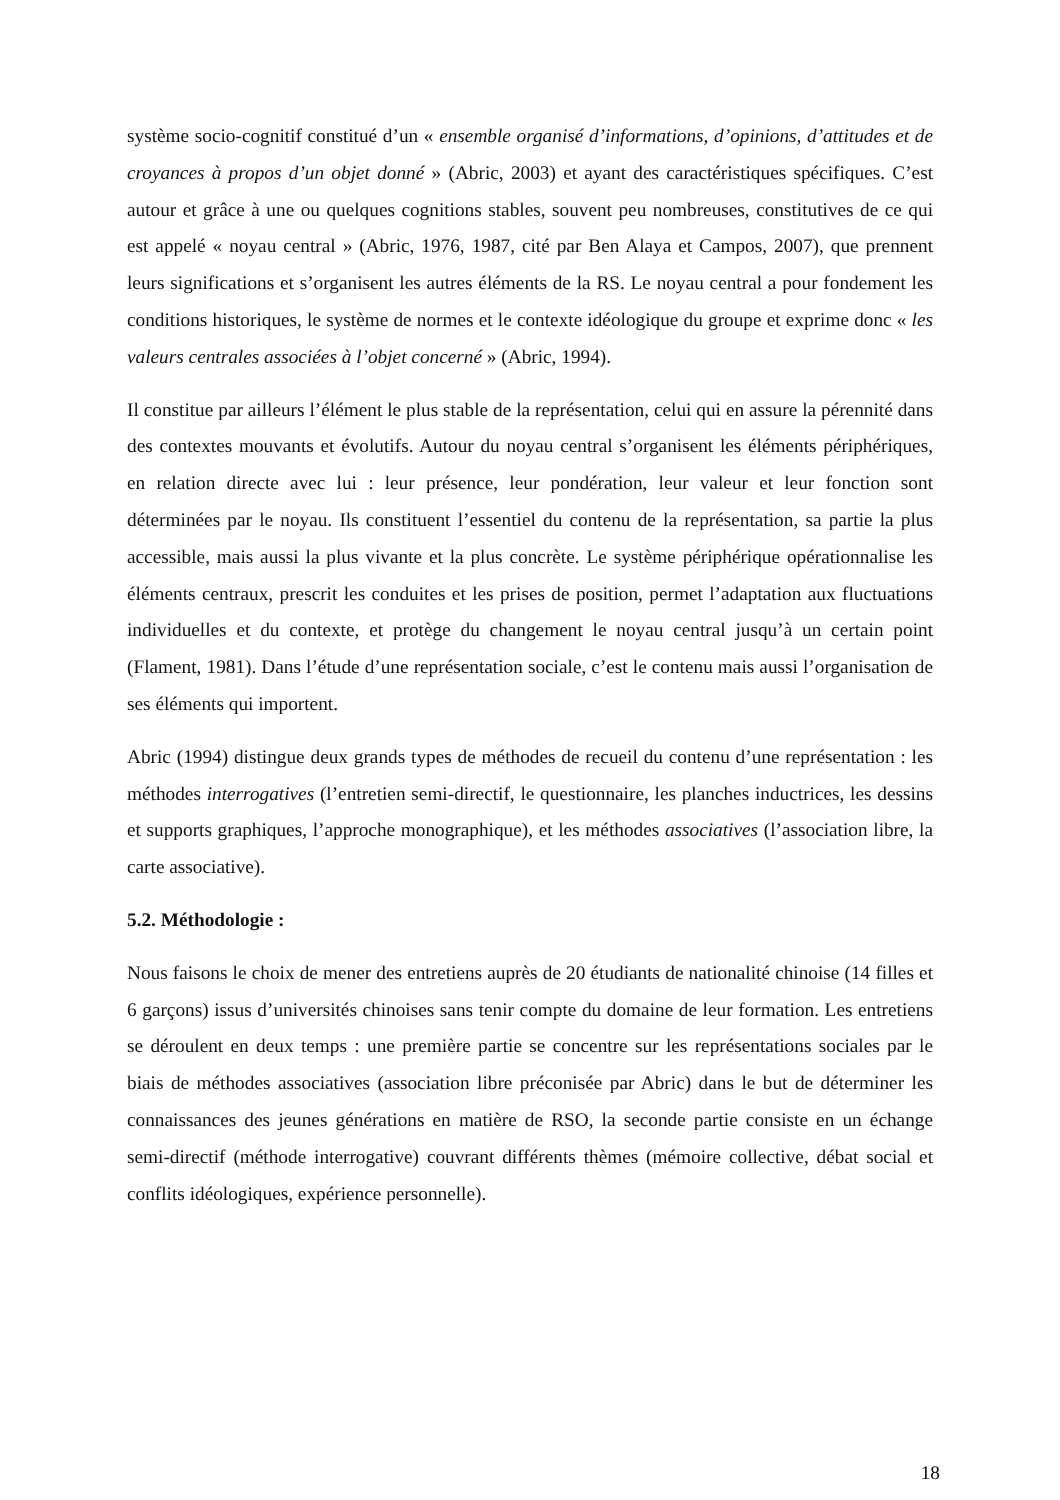système socio-cognitif constitué d’un « ensemble organisé d’informations, d’opinions, d’attitudes et de croyances à propos d’un objet donné » (Abric, 2003) et ayant des caractéristiques spécifiques. C’est autour et grâce à une ou quelques cognitions stables, souvent peu nombreuses, constitutives de ce qui est appelé « noyau central » (Abric, 1976, 1987, cité par Ben Alaya et Campos, 2007), que prennent leurs significations et s’organisent les autres éléments de la RS. Le noyau central a pour fondement les conditions historiques, le système de normes et le contexte idéologique du groupe et exprime donc « les valeurs centrales associées à l’objet concerné » (Abric, 1994).
Il constitue par ailleurs l’élément le plus stable de la représentation, celui qui en assure la pérennité dans des contextes mouvants et évolutifs. Autour du noyau central s’organisent les éléments périphériques, en relation directe avec lui : leur présence, leur pondération, leur valeur et leur fonction sont déterminées par le noyau. Ils constituent l’essentiel du contenu de la représentation, sa partie la plus accessible, mais aussi la plus vivante et la plus concrète. Le système périphérique opérationnalise les éléments centraux, prescrit les conduites et les prises de position, permet l’adaptation aux fluctuations individuelles et du contexte, et protège du changement le noyau central jusqu’à un certain point (Flament, 1981). Dans l’étude d’une représentation sociale, c’est le contenu mais aussi l’organisation de ses éléments qui importent.
Abric (1994) distingue deux grands types de méthodes de recueil du contenu d’une représentation : les méthodes interrogatives (l’entretien semi-directif, le questionnaire, les planches inductrices, les dessins et supports graphiques, l’approche monographique), et les méthodes associatives (l’association libre, la carte associative).
5.2. Méthodologie :
Nous faisons le choix de mener des entretiens auprès de 20 étudiants de nationalité chinoise (14 filles et 6 garçons) issus d’universités chinoises sans tenir compte du domaine de leur formation. Les entretiens se déroulent en deux temps : une première partie se concentre sur les représentations sociales par le biais de méthodes associatives (association libre préconisée par Abric) dans le but de déterminer les connaissances des jeunes générations en matière de RSO, la seconde partie consiste en un échange semi-directif (méthode interrogative) couvrant différents thèmes (mémoire collective, débat social et conflits idéologiques, expérience personnelle).
18